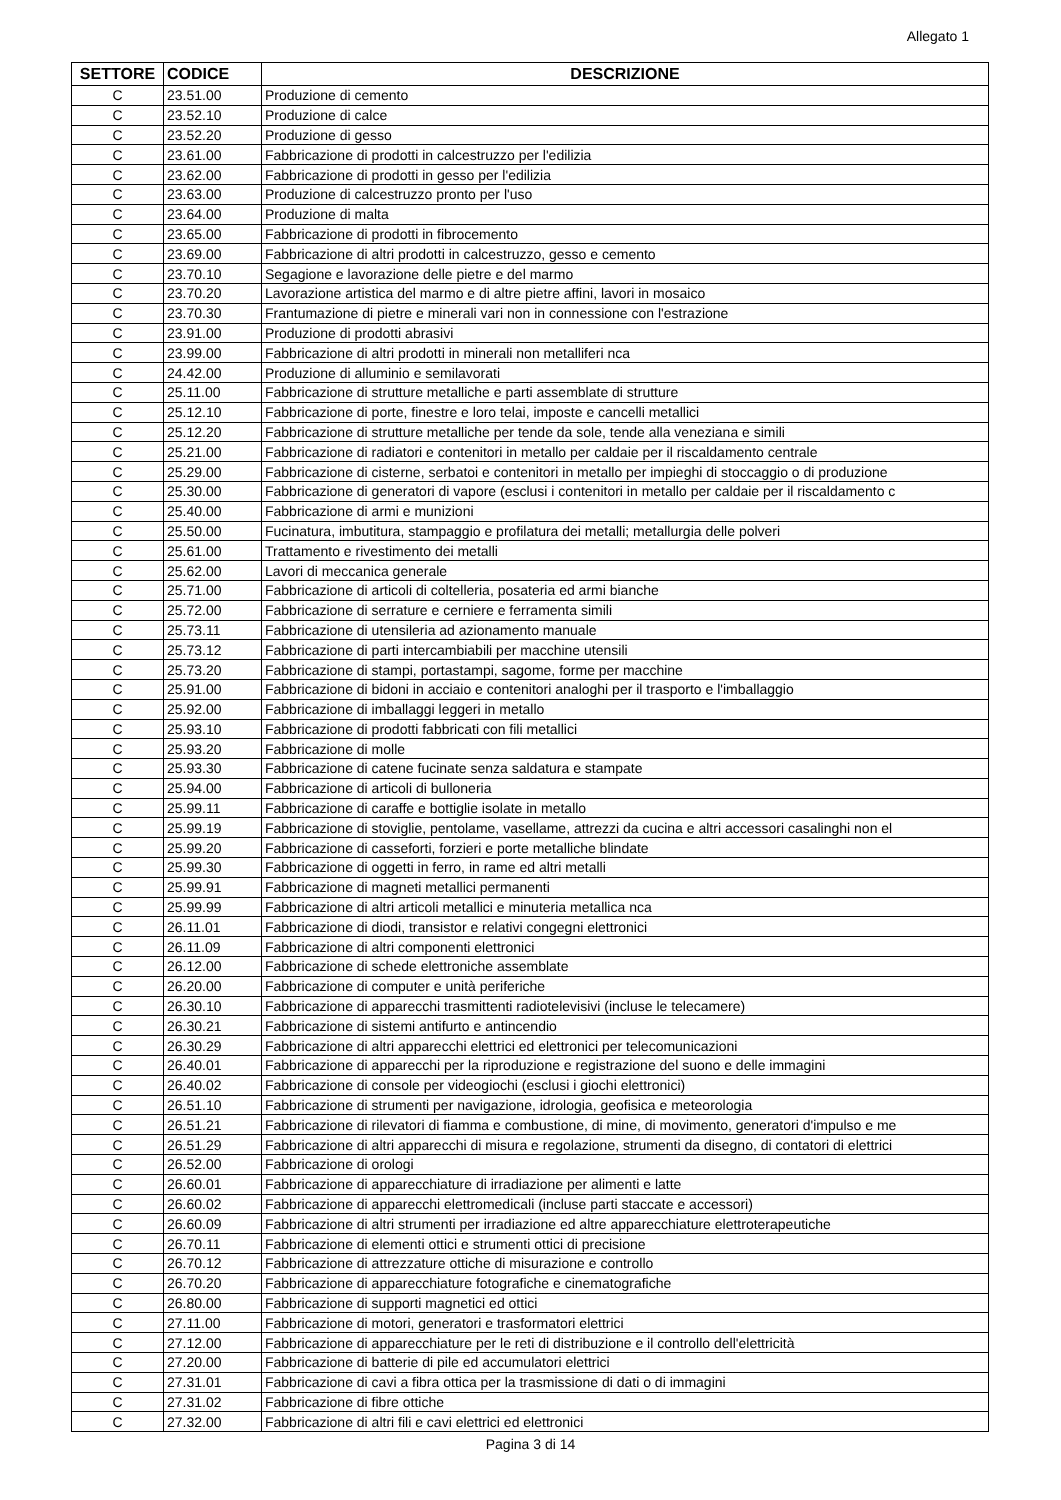Allegato 1
| SETTORE | CODICE | DESCRIZIONE |
| --- | --- | --- |
| C | 23.51.00 | Produzione di cemento |
| C | 23.52.10 | Produzione di calce |
| C | 23.52.20 | Produzione di gesso |
| C | 23.61.00 | Fabbricazione di prodotti in calcestruzzo per l'edilizia |
| C | 23.62.00 | Fabbricazione di prodotti in gesso per l'edilizia |
| C | 23.63.00 | Produzione di calcestruzzo pronto per l'uso |
| C | 23.64.00 | Produzione di malta |
| C | 23.65.00 | Fabbricazione di prodotti in fibrocemento |
| C | 23.69.00 | Fabbricazione di altri prodotti in calcestruzzo, gesso e cemento |
| C | 23.70.10 | Segagione e lavorazione delle pietre e del marmo |
| C | 23.70.20 | Lavorazione artistica del marmo e di altre pietre affini, lavori in mosaico |
| C | 23.70.30 | Frantumazione di pietre e minerali vari non in connessione con l'estrazione |
| C | 23.91.00 | Produzione di prodotti abrasivi |
| C | 23.99.00 | Fabbricazione di altri prodotti in minerali non metalliferi nca |
| C | 24.42.00 | Produzione di alluminio e semilavorati |
| C | 25.11.00 | Fabbricazione di strutture metalliche e parti assemblate di strutture |
| C | 25.12.10 | Fabbricazione di porte, finestre e loro telai, imposte e cancelli metallici |
| C | 25.12.20 | Fabbricazione di strutture metalliche per tende da sole, tende alla veneziana e simili |
| C | 25.21.00 | Fabbricazione di radiatori e contenitori in metallo per caldaie per il riscaldamento centrale |
| C | 25.29.00 | Fabbricazione di cisterne, serbatoi e contenitori in metallo per impieghi di stoccaggio o di produzione |
| C | 25.30.00 | Fabbricazione di generatori di vapore (esclusi i contenitori in metallo per caldaie per il riscaldamento c |
| C | 25.40.00 | Fabbricazione di armi e munizioni |
| C | 25.50.00 | Fucinatura, imbutitura, stampaggio e profilatura dei metalli; metallurgia delle polveri |
| C | 25.61.00 | Trattamento e rivestimento dei metalli |
| C | 25.62.00 | Lavori di meccanica generale |
| C | 25.71.00 | Fabbricazione di articoli di coltelleria, posateria ed armi bianche |
| C | 25.72.00 | Fabbricazione di serrature e cerniere e ferramenta simili |
| C | 25.73.11 | Fabbricazione di utensileria ad azionamento manuale |
| C | 25.73.12 | Fabbricazione di parti intercambiabili per macchine utensili |
| C | 25.73.20 | Fabbricazione di stampi, portastampi, sagome, forme per macchine |
| C | 25.91.00 | Fabbricazione di bidoni in acciaio e contenitori analoghi per il trasporto e l'imballaggio |
| C | 25.92.00 | Fabbricazione di imballaggi leggeri in metallo |
| C | 25.93.10 | Fabbricazione di prodotti fabbricati con fili metallici |
| C | 25.93.20 | Fabbricazione di molle |
| C | 25.93.30 | Fabbricazione di catene fucinate senza saldatura e stampate |
| C | 25.94.00 | Fabbricazione di articoli di bulloneria |
| C | 25.99.11 | Fabbricazione di caraffe e bottiglie isolate in metallo |
| C | 25.99.19 | Fabbricazione di stoviglie, pentolame, vasellame, attrezzi da cucina e altri accessori casalinghi non el |
| C | 25.99.20 | Fabbricazione di casseforti, forzieri e porte metalliche blindate |
| C | 25.99.30 | Fabbricazione di oggetti in ferro, in rame ed altri metalli |
| C | 25.99.91 | Fabbricazione di magneti metallici permanenti |
| C | 25.99.99 | Fabbricazione di altri articoli metallici e minuteria metallica nca |
| C | 26.11.01 | Fabbricazione di diodi, transistor e relativi congegni elettronici |
| C | 26.11.09 | Fabbricazione di altri componenti elettronici |
| C | 26.12.00 | Fabbricazione di schede elettroniche assemblate |
| C | 26.20.00 | Fabbricazione di computer e unità periferiche |
| C | 26.30.10 | Fabbricazione di apparecchi trasmittenti radiotelevisivi (incluse le telecamere) |
| C | 26.30.21 | Fabbricazione di sistemi antifurto e antincendio |
| C | 26.30.29 | Fabbricazione di altri apparecchi elettrici ed elettronici per telecomunicazioni |
| C | 26.40.01 | Fabbricazione di apparecchi per la riproduzione e registrazione del suono e delle immagini |
| C | 26.40.02 | Fabbricazione di console per videogiochi (esclusi i giochi elettronici) |
| C | 26.51.10 | Fabbricazione di strumenti per navigazione, idrologia, geofisica e meteorologia |
| C | 26.51.21 | Fabbricazione di rilevatori di fiamma e combustione, di mine, di movimento, generatori d'impulso e me |
| C | 26.51.29 | Fabbricazione di altri apparecchi di misura e regolazione, strumenti da disegno, di contatori di elettrici |
| C | 26.52.00 | Fabbricazione di orologi |
| C | 26.60.01 | Fabbricazione di apparecchiature di irradiazione per alimenti e latte |
| C | 26.60.02 | Fabbricazione di apparecchi elettromedicali (incluse parti staccate e accessori) |
| C | 26.60.09 | Fabbricazione di altri strumenti per irradiazione ed altre apparecchiature elettroterapeutiche |
| C | 26.70.11 | Fabbricazione di elementi ottici e strumenti ottici di precisione |
| C | 26.70.12 | Fabbricazione di attrezzature ottiche di misurazione e controllo |
| C | 26.70.20 | Fabbricazione di apparecchiature fotografiche e cinematografiche |
| C | 26.80.00 | Fabbricazione di supporti magnetici ed ottici |
| C | 27.11.00 | Fabbricazione di motori, generatori e trasformatori elettrici |
| C | 27.12.00 | Fabbricazione di apparecchiature per le reti di distribuzione e il controllo dell'elettricità |
| C | 27.20.00 | Fabbricazione di batterie di pile ed accumulatori elettrici |
| C | 27.31.01 | Fabbricazione di cavi a fibra ottica per la trasmissione di dati o di immagini |
| C | 27.31.02 | Fabbricazione di fibre ottiche |
| C | 27.32.00 | Fabbricazione di altri fili e cavi elettrici ed elettronici |
Pagina 3 di 14